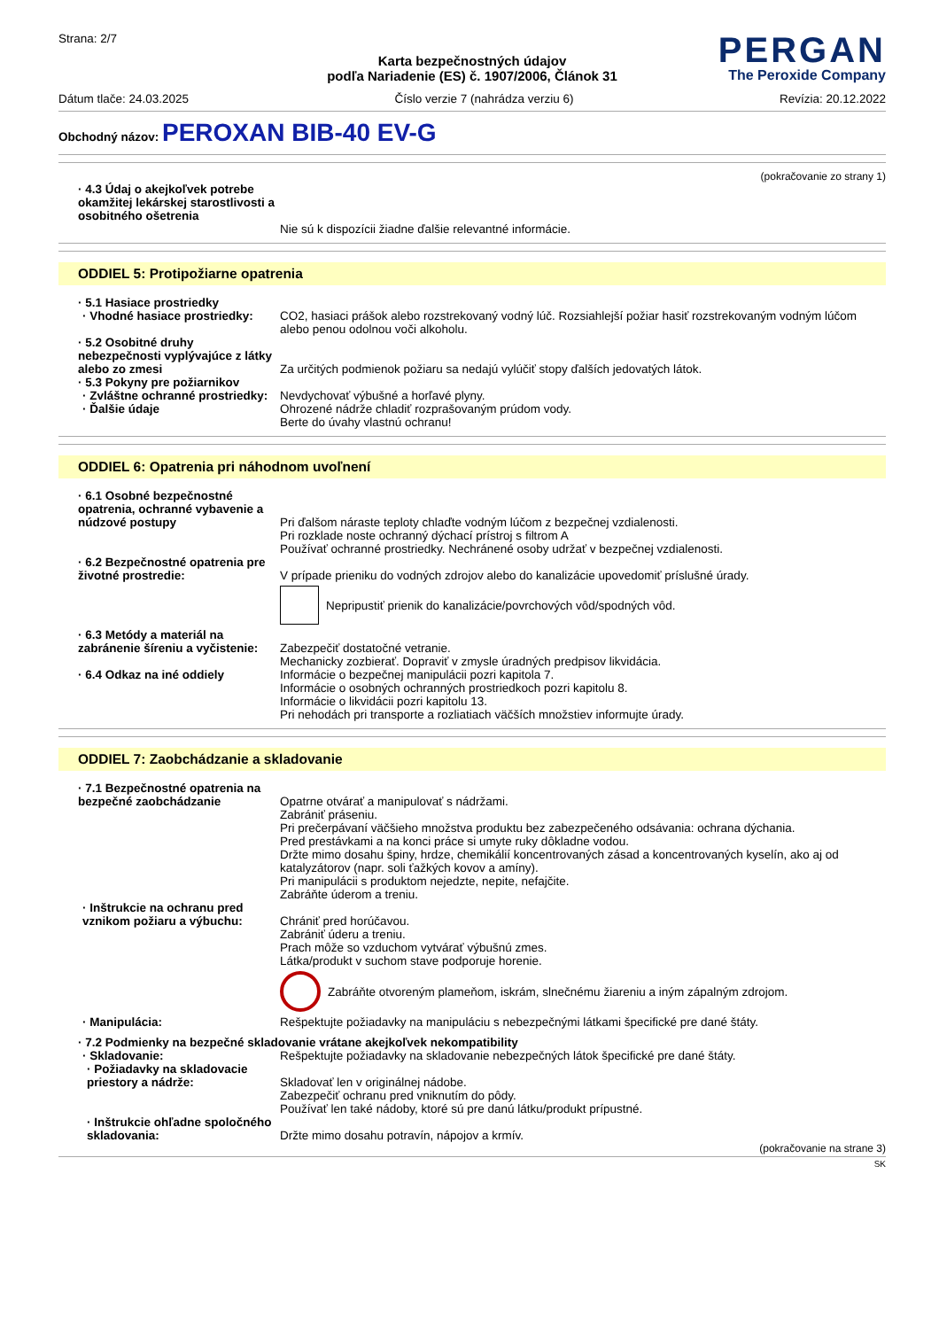Strana: 2/7
PERGAN
The Peroxide Company
Karta bezpečnostných údajov
podľa Nariadenie (ES) č. 1907/2006, Článok 31
Dátum tlače: 24.03.2025 Číslo verzie 7 (nahrádza verziu 6) Revízia: 20.12.2022
Obchodný názov: PEROXAN BIB-40 EV-G
(pokračovanie zo strany 1)
· 4.3 Údaj o akejkoľvek potrebe okamžitej lekárskej starostlivosti a osobitného ošetrenia
Nie sú k dispozícii žiadne ďalšie relevantné informácie.
ODDIEL 5: Protipožiarne opatrenia
· 5.1 Hasiace prostriedky
· Vhodné hasiace prostriedky:
CO2, hasiaci prášok alebo rozstrekovaný vodný lúč. Rozsiahlejší požiar hasiť rozstrekovaným vodným lúčom alebo penou odolnou voči alkoholu.
· 5.2 Osobitné druhy nebezpečnosti vyplývajúce z látky alebo zo zmesi
Za určitých podmienok požiaru sa nedajú vylúčiť stopy ďalších jedovatých látok.
· 5.3 Pokyny pre požiarnikov
· Zvláštne ochranné prostriedky:
Nevdychovať výbušné a horľavé plyny.
· Ďalšie údaje Ohrozené nádrže chladiť rozprašovaným prúdom vody.
Berte do úvahy vlastnú ochranu!
ODDIEL 6: Opatrenia pri náhodnom uvoľnení
· 6.1 Osobné bezpečnostné opatrenia, ochranné vybavenie a núdzové postupy
Pri ďalšom náraste teploty chlaďte vodným lúčom z bezpečnej vzdialenosti.
Pri rozklade noste ochranný dýchací prístroj s filtrom A
Používať ochranné prostriedky. Nechránené osoby udržať v bezpečnej vzdialenosti.
· 6.2 Bezpečnostné opatrenia pre životné prostredie:
V prípade prieniku do vodných zdrojov alebo do kanalizácie upovedomiť príslušné úrady.
Nepripustiť prienik do kanalizácie/povrchových vôd/spodných vôd.
· 6.3 Metódy a materiál na zabránenie šíreniu a vyčistenie:
Zabezpečiť dostatočné vetranie.
Mechanicky zozbierať. Dopraviť v zmysle úradných predpisov likvidácia.
· 6.4 Odkaz na iné oddiely Informácie o bezpečnej manipulácii pozri kapitola 7.
Informácie o osobných ochranných prostriedkoch pozri kapitolu 8.
Informácie o likvidácii pozri kapitolu 13.
Pri nehodách pri transporte a rozliatiach väčších množstiev informujte úrady.
ODDIEL 7: Zaobchádzanie a skladovanie
· 7.1 Bezpečnostné opatrenia na bezpečné zaobchádzanie
Opatrne otvárať a manipulovať s nádržami.
Zabrániť práseniu.
Pri prečerpávaní väčšieho množstva produktu bez zabezpečeného odsávania: ochrana dýchania.
Pred prestávkami a na konci práce si umyte ruky dôkladne vodou.
Držte mimo dosahu špiny, hrdze, chemikálií koncentrovaných zásad a koncentrovaných kyselín, ako aj od katalyzátorov (napr. soli ťažkých kovov a amíny).
Pri manipulácii s produktom nejedzte, nepite, nefajčite.
Zabráňte úderom a treniu.
· Inštrukcie na ochranu pred vznikom požiaru a výbuchu:
Chrániť pred horúčavou.
Zabrániť úderu a treniu.
Prach môže so vzduchom vytvárať výbušnú zmes.
Látka/produkt v suchom stave podporuje horenie.
Zabráňte otvoreným plameňom, iskrám, slnečnému žiareniu a iným zápalným zdrojom.
· Manipulácia: Rešpektujte požiadavky na manipuláciu s nebezpečnými látkami špecifické pre dané štáty.
· 7.2 Podmienky na bezpečné skladovanie vrátane akejkoľvek nekompatibility
· Skladovanie: Rešpektujte požiadavky na skladovanie nebezpečných látok špecifické pre dané štáty.
· Požiadavky na skladovacie priestory a nádrže:
Skladovať len v originálnej nádobe.
Zabezpečiť ochranu pred vniknutím do pôdy.
Používať len také nádoby, ktoré sú pre danú látku/produkt prípustné.
· Inštrukcie ohľadne spoločného skladovania:
Držte mimo dosahu potravín, nápojov a krmív.
(pokračovanie na strane 3)
SK